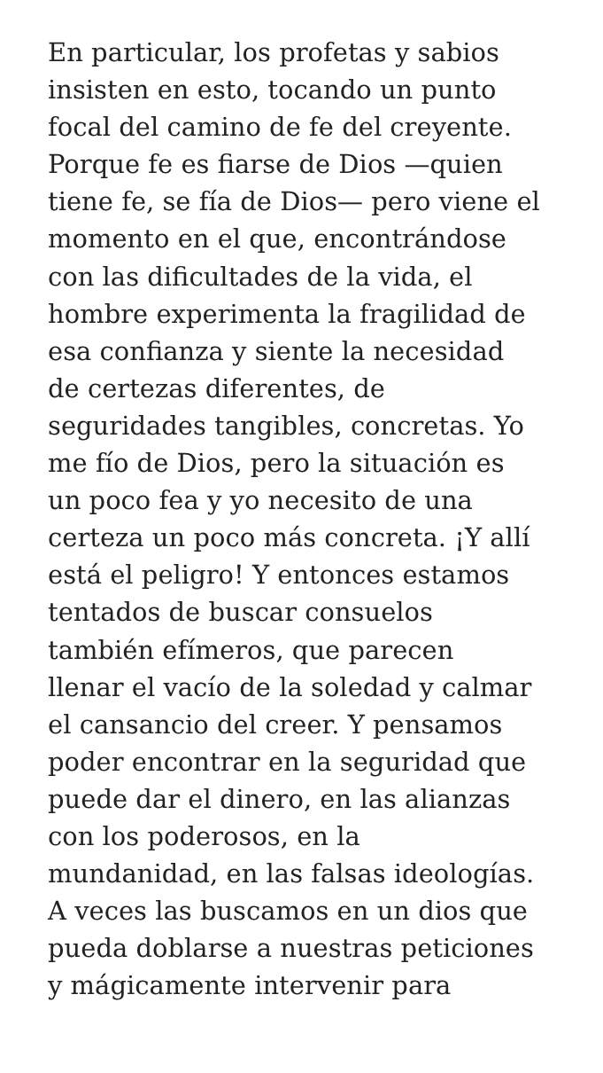En particular, los profetas y sabios
insisten en esto, tocando un punto
focal del camino de fe del creyente.
Porque fe es fiarse de Dios —quien
tiene fe, se fía de Dios— pero viene el
momento en el que, encontrándose
con las dificultades de la vida, el
hombre experimenta la fragilidad de
esa confianza y siente la necesidad
de certezas diferentes, de
seguridades tangibles, concretas. Yo
me fío de Dios, pero la situación es
un poco fea y yo necesito de una
certeza un poco más concreta. ¡Y allí
está el peligro! Y entonces estamos
tentados de buscar consuelos
también efímeros, que parecen
llenar el vacío de la soledad y calmar
el cansancio del creer. Y pensamos
poder encontrar en la seguridad que
puede dar el dinero, en las alianzas
con los poderosos, en la
mundanidad, en las falsas ideologías.
A veces las buscamos en un dios que
pueda doblarse a nuestras peticiones
y mágicamente intervenir para